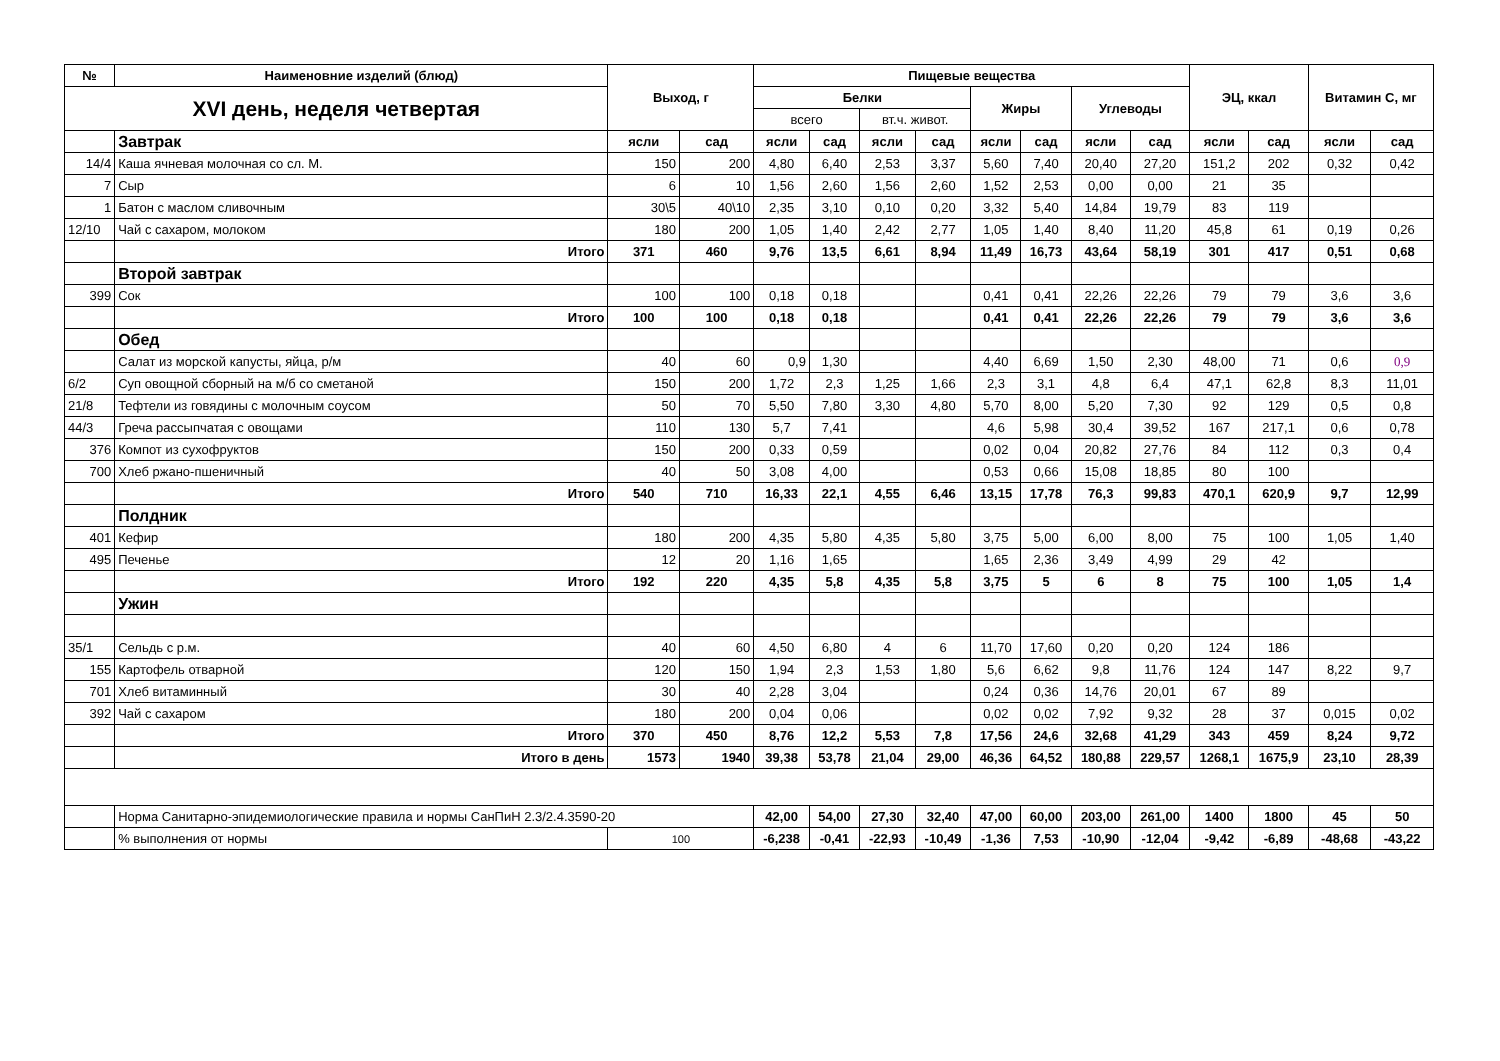| № | Наименовние изделий (блюд) | Выход, г | | Пищевые вещества | | | | | | | | ЭЦ, ккал | | Витамин С, мг | |
| --- | --- | --- | --- | --- | --- | --- | --- | --- | --- | --- | --- | --- | --- | --- | --- |
| XVI день, неделя четвертая | | | | Белки | | | | Жиры | | Углеводы | | | | | |
| | | | | всего | | вт.ч. живот. | | | | | | | | | |
| | Завтрак | ясли | сад | ясли | сад | ясли | сад | ясли | сад | ясли | сад | ясли | сад | ясли | сад |
| 14/4 | Каша ячневая молочная со сл. М. | 150 | 200 | 4,80 | 6,40 | 2,53 | 3,37 | 5,60 | 7,40 | 20,40 | 27,20 | 151,2 | 202 | 0,32 | 0,42 |
| 7 | Сыр | 6 | 10 | 1,56 | 2,60 | 1,56 | 2,60 | 1,52 | 2,53 | 0,00 | 0,00 | 21 | 35 | | |
| 1 | Батон с маслом сливочным | 30\5 | 40\10 | 2,35 | 3,10 | 0,10 | 0,20 | 3,32 | 5,40 | 14,84 | 19,79 | 83 | 119 | | |
| 12/10 | Чай с сахаром, молоком | 180 | 200 | 1,05 | 1,40 | 2,42 | 2,77 | 1,05 | 1,40 | 8,40 | 11,20 | 45,8 | 61 | 0,19 | 0,26 |
| | Итого | 371 | 460 | 9,76 | 13,5 | 6,61 | 8,94 | 11,49 | 16,73 | 43,64 | 58,19 | 301 | 417 | 0,51 | 0,68 |
| | Второй завтрак | | | | | | | | | | | | | | |
| 399 | Сок | 100 | 100 | 0,18 | 0,18 | | | 0,41 | 0,41 | 22,26 | 22,26 | 79 | 79 | 3,6 | 3,6 |
| | Итого | 100 | 100 | 0,18 | 0,18 | | | 0,41 | 0,41 | 22,26 | 22,26 | 79 | 79 | 3,6 | 3,6 |
| | Обед | | | | | | | | | | | | | | |
| | Салат из морской капусты, яйца, р/м | 40 | 60 | 0,9 | 1,30 | | | 4,40 | 6,69 | 1,50 | 2,30 | 48,00 | 71 | 0,6 | 0,9 |
| 6/2 | Суп овощной сборный на м/б со сметаной | 150 | 200 | 1,72 | 2,3 | 1,25 | 1,66 | 2,3 | 3,1 | 4,8 | 6,4 | 47,1 | 62,8 | 8,3 | 11,01 |
| 21/8 | Тефтели из говядины с молочным соусом | 50 | 70 | 5,50 | 7,80 | 3,30 | 4,80 | 5,70 | 8,00 | 5,20 | 7,30 | 92 | 129 | 0,5 | 0,8 |
| 44/3 | Греча рассыпчатая с овощами | 110 | 130 | 5,7 | 7,41 | | | 4,6 | 5,98 | 30,4 | 39,52 | 167 | 217,1 | 0,6 | 0,78 |
| 376 | Компот из сухофруктов | 150 | 200 | 0,33 | 0,59 | | | 0,02 | 0,04 | 20,82 | 27,76 | 84 | 112 | 0,3 | 0,4 |
| 700 | Хлеб ржано-пшеничный | 40 | 50 | 3,08 | 4,00 | | | 0,53 | 0,66 | 15,08 | 18,85 | 80 | 100 | | |
| | Итого | 540 | 710 | 16,33 | 22,1 | 4,55 | 6,46 | 13,15 | 17,78 | 76,3 | 99,83 | 470,1 | 620,9 | 9,7 | 12,99 |
| | Полдник | | | | | | | | | | | | | | |
| 401 | Кефир | 180 | 200 | 4,35 | 5,80 | 4,35 | 5,80 | 3,75 | 5,00 | 6,00 | 8,00 | 75 | 100 | 1,05 | 1,40 |
| 495 | Печенье | 12 | 20 | 1,16 | 1,65 | | | 1,65 | 2,36 | 3,49 | 4,99 | 29 | 42 | | |
| | Итого | 192 | 220 | 4,35 | 5,8 | 4,35 | 5,8 | 3,75 | 5 | 6 | 8 | 75 | 100 | 1,05 | 1,4 |
| | Ужин | | | | | | | | | | | | | | |
| 35/1 | Сельдь с р.м. | 40 | 60 | 4,50 | 6,80 | 4 | 6 | 11,70 | 17,60 | 0,20 | 0,20 | 124 | 186 | | |
| 155 | Картофель отварной | 120 | 150 | 1,94 | 2,3 | 1,53 | 1,80 | 5,6 | 6,62 | 9,8 | 11,76 | 124 | 147 | 8,22 | 9,7 |
| 701 | Хлеб витаминный | 30 | 40 | 2,28 | 3,04 | | | 0,24 | 0,36 | 14,76 | 20,01 | 67 | 89 | | |
| 392 | Чай с сахаром | 180 | 200 | 0,04 | 0,06 | | | 0,02 | 0,02 | 7,92 | 9,32 | 28 | 37 | 0,015 | 0,02 |
| | Итого | 370 | 450 | 8,76 | 12,2 | 5,53 | 7,8 | 17,56 | 24,6 | 32,68 | 41,29 | 343 | 459 | 8,24 | 9,72 |
| | Итого в день | 1573 | 1940 | 39,38 | 53,78 | 21,04 | 29,00 | 46,36 | 64,52 | 180,88 | 229,57 | 1268,1 | 1675,9 | 23,10 | 28,39 |
| | Норма Санитарно-эпидемиологические правила и нормы СанПиН 2.3/2.4.3590-20 | | | 42,00 | 54,00 | 27,30 | 32,40 | 47,00 | 60,00 | 203,00 | 261,00 | 1400 | 1800 | 45 | 50 |
| | % выполнения от нормы | 100 | | -6,238 | -0,41 | -22,93 | -10,49 | -1,36 | 7,53 | -10,90 | -12,04 | -9,42 | -6,89 | -48,68 | -43,22 |